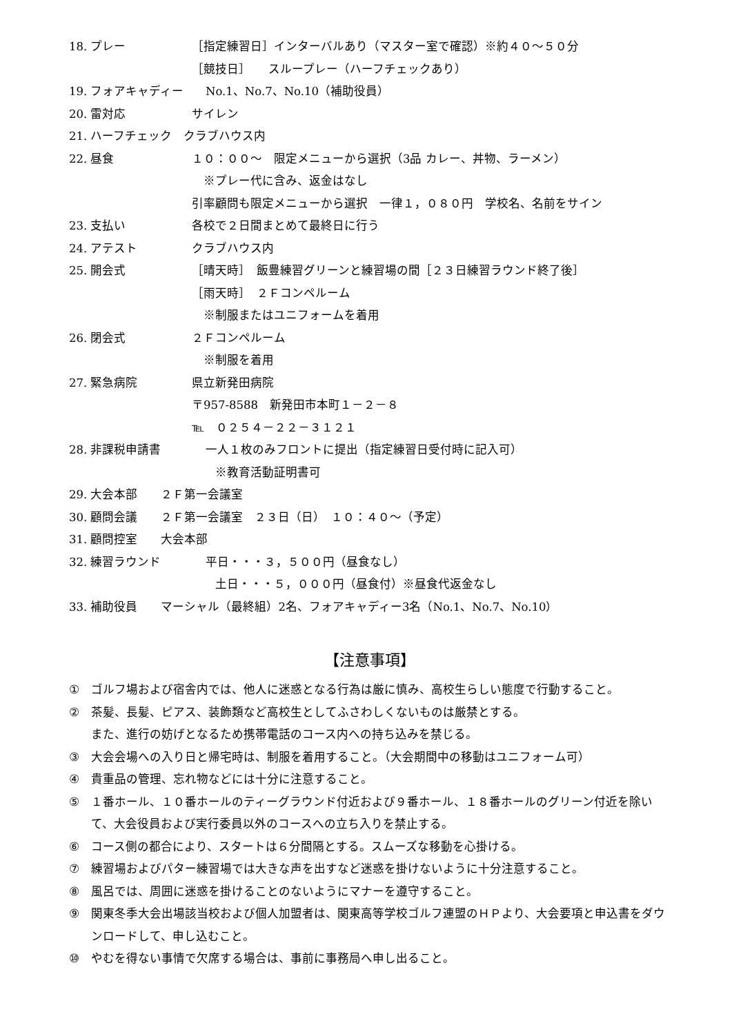18. プレー ［指定練習日］インターバルあり（マスター室で確認）※約４０～５０分
［競技日］　　スループレー（ハーフチェックあり）
19. フォアキャディー No.1、No.7、No.10（補助役員）
20. 雷対応 サイレン
21. ハーフチェック　クラブハウス内
22. 昼食 １０：００～　限定メニューから選択（3品 カレー、丼物、ラーメン）
　※プレー代に含み、返金はなし
引率顧問も限定メニューから選択　一律１，０８０円　学校名、名前をサイン
23. 支払い 各校で２日間まとめて最終日に行う
24. アテスト クラブハウス内
25. 開会式 ［晴天時］　飯豊練習グリーンと練習場の間［２３日練習ラウンド終了後］
［雨天時］　２Ｆコンペルーム
　※制服またはユニフォームを着用
26. 閉会式 ２Ｆコンペルーム
　※制服を着用
27. 緊急病院 県立新発田病院
〒957-8588　新発田市本町１－２－８
℡　０２５４－２２－３１２１
28. 非課税申請書 一人１枚のみフロントに提出（指定練習日受付時に記入可）
　　※教育活動証明書可
29. 大会本部　　２Ｆ第一会議室
30. 顧問会議　　２Ｆ第一会議室　２３日（日）　１０：４０～（予定）
31. 顧問控室　　大会本部
32. 練習ラウンド 平日・・・３，５００円（昼食なし）
　　土日・・・５，０００円（昼食付）※昼食代返金なし
33. 補助役員　　マーシャル（最終組）2名、フォアキャディー3名（No.1、No.7、No.10）
【注意事項】
① ゴルフ場および宿舎内では、他人に迷惑となる行為は厳に慎み、高校生らしい態度で行動すること。
② 茶髪、長髪、ピアス、装飾類など高校生としてふさわしくないものは厳禁とする。
また、進行の妨げとなるため携帯電話のコース内への持ち込みを禁じる。
③ 大会会場への入り日と帰宅時は、制服を着用すること。（大会期間中の移動はユニフォーム可）
④ 貴重品の管理、忘れ物などには十分に注意すること。
⑤ １番ホール、１０番ホールのティーグラウンド付近および９番ホール、１８番ホールのグリーン付近を除いて、大会役員および実行委員以外のコースへの立ち入りを禁止する。
⑥ コース側の都合により、スタートは６分間隔とする。スムーズな移動を心掛ける。
⑦ 練習場およびパター練習場では大きな声を出すなど迷惑を掛けないように十分注意すること。
⑧ 風呂では、周囲に迷惑を掛けることのないようにマナーを遵守すること。
⑨ 関東冬季大会出場該当校および個人加盟者は、関東高等学校ゴルフ連盟のＨＰより、大会要項と申込書をダウンロードして、申し込むこと。
⑩ やむを得ない事情で欠席する場合は、事前に事務局へ申し出ること。